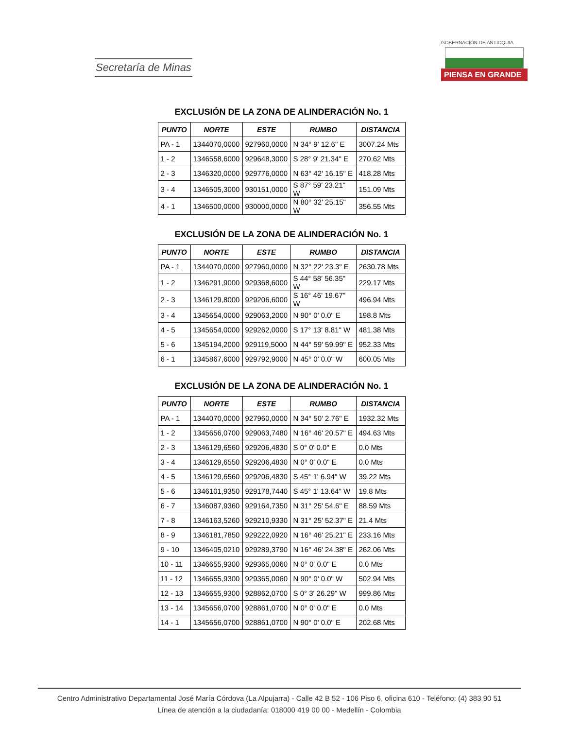Secretaría de Minas
GOBERNACIÓN DE ANTIOQUIA
PIENSA EN GRANDE
EXCLUSIÓN DE LA ZONA DE ALINDERACIÓN No. 1
| PUNTO | NORTE | ESTE | RUMBO | DISTANCIA |
| --- | --- | --- | --- | --- |
| PA - 1 | 1344070,0000 | 927960,0000 | N 34° 9' 12.6" E | 3007.24 Mts |
| 1 - 2 | 1346558,6000 | 929648,3000 | S 28° 9' 21.34" E | 270.62 Mts |
| 2 - 3 | 1346320,0000 | 929776,0000 | N 63° 42' 16.15" E | 418.28 Mts |
| 3 - 4 | 1346505,3000 | 930151,0000 | S 87° 59' 23.21" W | 151.09 Mts |
| 4 - 1 | 1346500,0000 | 930000,0000 | N 80° 32' 25.15" W | 356.55 Mts |
EXCLUSIÓN DE LA ZONA DE ALINDERACIÓN No. 1
| PUNTO | NORTE | ESTE | RUMBO | DISTANCIA |
| --- | --- | --- | --- | --- |
| PA - 1 | 1344070,0000 | 927960,0000 | N 32° 22' 23.3" E | 2630.78 Mts |
| 1 - 2 | 1346291,9000 | 929368,6000 | S 44° 58' 56.35" W | 229.17 Mts |
| 2 - 3 | 1346129,8000 | 929206,6000 | S 16° 46' 19.67" W | 496.94 Mts |
| 3 - 4 | 1345654,0000 | 929063,2000 | N 90° 0' 0.0" E | 198.8 Mts |
| 4 - 5 | 1345654,0000 | 929262,0000 | S 17° 13' 8.81" W | 481.38 Mts |
| 5 - 6 | 1345194,2000 | 929119,5000 | N 44° 59' 59.99" E | 952.33 Mts |
| 6 - 1 | 1345867,6000 | 929792,9000 | N 45° 0' 0.0" W | 600.05 Mts |
EXCLUSIÓN DE LA ZONA DE ALINDERACIÓN No. 1
| PUNTO | NORTE | ESTE | RUMBO | DISTANCIA |
| --- | --- | --- | --- | --- |
| PA - 1 | 1344070,0000 | 927960,0000 | N 34° 50' 2.76" E | 1932.32 Mts |
| 1 - 2 | 1345656,0700 | 929063,7480 | N 16° 46' 20.57" E | 494.63 Mts |
| 2 - 3 | 1346129,6560 | 929206,4830 | S 0° 0' 0.0" E | 0.0 Mts |
| 3 - 4 | 1346129,6550 | 929206,4830 | N 0° 0' 0.0" E | 0.0 Mts |
| 4 - 5 | 1346129,6560 | 929206,4830 | S 45° 1' 6.94" W | 39.22 Mts |
| 5 - 6 | 1346101,9350 | 929178,7440 | S 45° 1' 13.64" W | 19.8 Mts |
| 6 - 7 | 1346087,9360 | 929164,7350 | N 31° 25' 54.6" E | 88.59 Mts |
| 7 - 8 | 1346163,5260 | 929210,9330 | N 31° 25' 52.37" E | 21.4 Mts |
| 8 - 9 | 1346181,7850 | 929222,0920 | N 16° 46' 25.21" E | 233.16 Mts |
| 9 - 10 | 1346405,0210 | 929289,3790 | N 16° 46' 24.38" E | 262.06 Mts |
| 10 - 11 | 1346655,9300 | 929365,0060 | N 0° 0' 0.0" E | 0.0 Mts |
| 11 - 12 | 1346655,9300 | 929365,0060 | N 90° 0' 0.0" W | 502.94 Mts |
| 12 - 13 | 1346655,9300 | 928862,0700 | S 0° 3' 26.29" W | 999.86 Mts |
| 13 - 14 | 1345656,0700 | 928861,0700 | N 0° 0' 0.0" E | 0.0 Mts |
| 14 - 1 | 1345656,0700 | 928861,0700 | N 90° 0' 0.0" E | 202.68 Mts |
Centro Administrativo Departamental José María Córdova (La Alpujarra) - Calle 42 B 52 - 106 Piso 6, oficina 610 - Teléfono: (4) 383 90 51
Línea de atención a la ciudadanía: 018000 419 00 00 - Medellín - Colombia